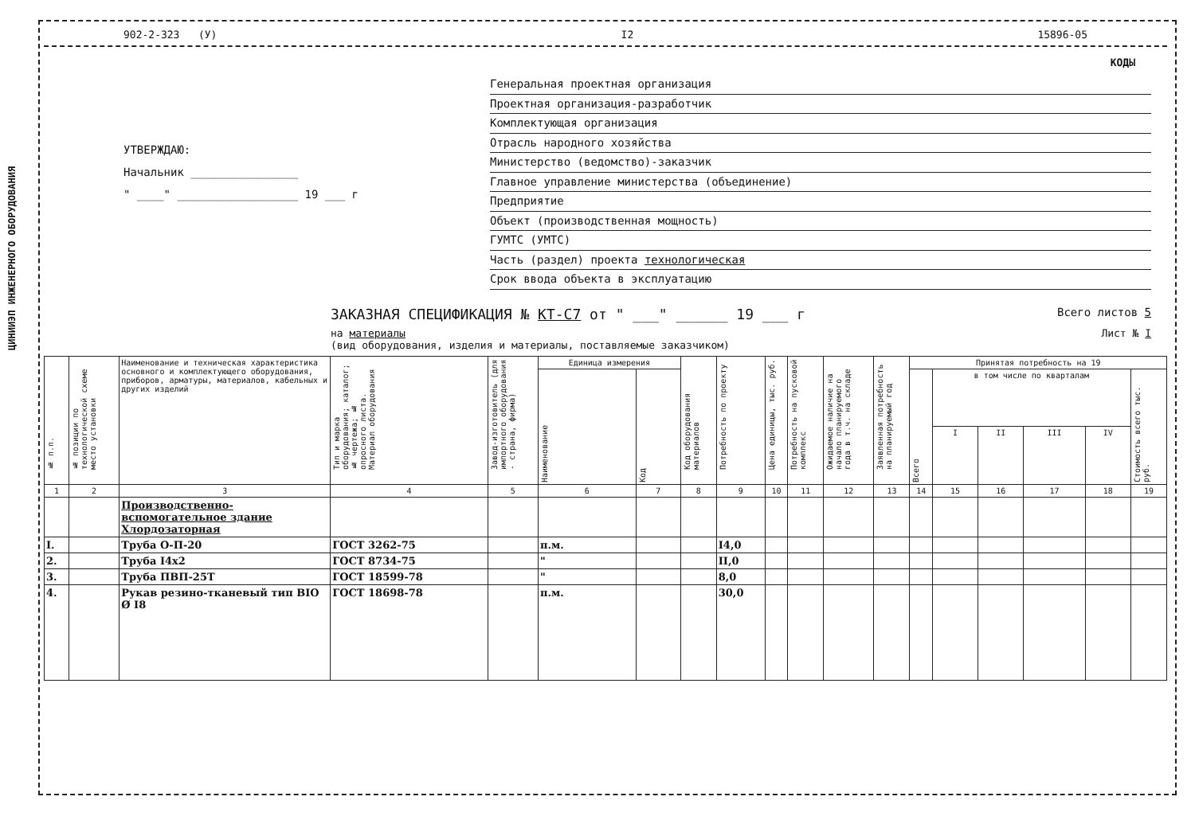ЦИНИИЭП ИНЖЕНЕРНОГО ОБОРУДОВАНИЯ
902-2-323 (У) I2 15896-05
КОДЫ
УТВЕРЖДАЮ:
Начальник ________________
" ____" __________________ 19 ___ г
Генеральная проектная организация
Проектная организация-разработчик
Комплектующая организация
Отрасль народного хозяйства
Министерство (ведомство)-заказчик
Главное управление министерства (объединение)
Предприятие
Объект (производственная мощность)
ГУМТС (УМТС)
Часть (раздел) проекта технологическая
Срок ввода объекта в эксплуатацию
ЗАКАЗНАЯ СПЕЦИФИКАЦИЯ № КТ-С7 от " ___" ______ 19 ___ г Всего листов 5
на материалы
(вид оборудования, изделия и материалы, поставляемые заказчиком) Лист № I
| № п.п. | № позиции по технологической схеме место установки | Наименование и техническая характеристика основного и комплектующего оборудования, приборов, арматуры, материалов, кабельных и других изделий | Тип и марка оборудования; каталог; № чертежа; № опросного листа. Материал оборудования | Завод-изготовитель (для импортного оборудования - страна, фирма) | Единица измерения | | Код оборудования материалов | Потребность по проекту | Цена единицы, тыс. руб. | Потребность на пусковой комплекс | Ожидаемое наличие на начало планируемого года в т.ч. на складе | Заявленная потребность на планируемый год | Принятая потребность на 19 | | | | | |
| --- | --- | --- | --- | --- | --- | --- | --- | --- | --- | --- | --- | --- | --- | --- | --- | --- | --- | --- |
| | | | | | Наименование | Код | | | | | | | Всего | в том числе по кварталам | | | | Стоимость всего тыс. руб. |
| | | | | | | | | | | | | | | I | II | III | IV | |
| 1 | 2 | 3 | 4 | 5 | 6 | 7 | 8 | 9 | 10 | 11 | 12 | 13 | 14 | 15 | 16 | 17 | 18 | 19 |
| | | Производственно-вспомогательное здание Хлордозаторная | | | | | | | | | | | | | | | | |
| I. | | Труба О-П-20 | ГОСТ 3262-75 | | п.м. | | | I4,0 | | | | | | | | | | |
| 2. | | Труба I4х2 | ГОСТ 8734-75 | | " | | | II,0 | | | | | | | | | | |
| 3. | | Труба ПВП-25Т | ГОСТ 18599-78 | | " | | | 8,0 | | | | | | | | | | |
| 4. | | Рукав резино-тканевый тип BIO Ø I8 | ГОСТ 18698-78 | | п.м. | | | 30,0 | | | | | | | | | | |